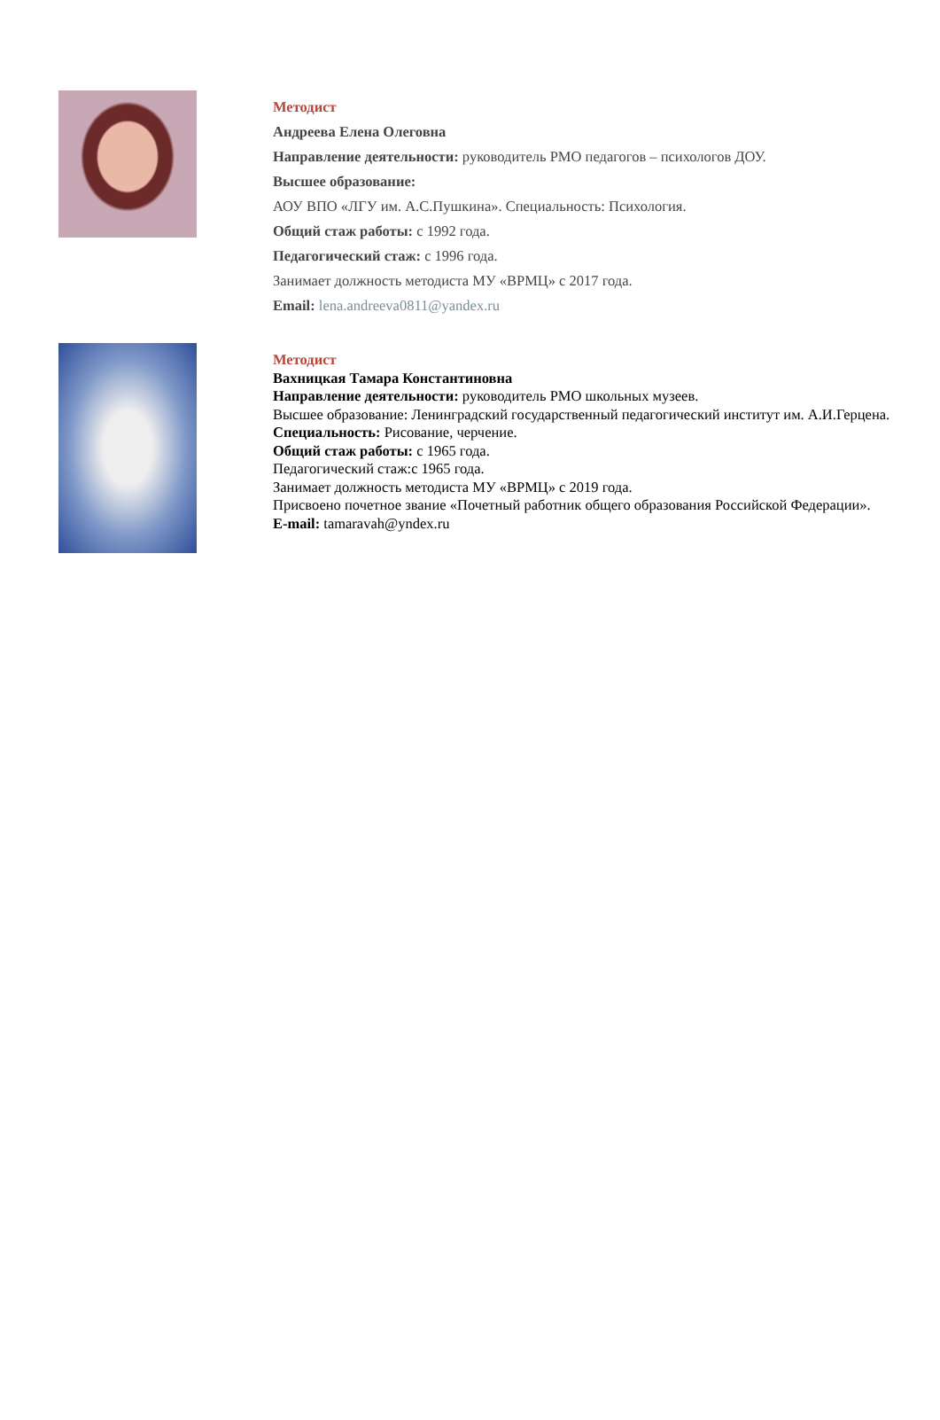Методист
Андреева Елена Олеговна
Направление деятельности: руководитель РМО педагогов – психологов ДОУ.
Высшее образование:
АОУ ВПО «ЛГУ им. А.С.Пушкина». Специальность: Психология.
Общий стаж работы: с 1992 года.
Педагогический стаж: с 1996 года.
Занимает должность методиста МУ «ВРМЦ» с 2017 года.
Email: lena.andreeva0811@yandex.ru
Методист
Вахницкая Тамара Константиновна
Направление деятельности: руководитель РМО школьных музеев.
Высшее образование: Ленинградский государственный педагогический институт им. А.И.Герцена.
Специальность: Рисование, черчение.
Общий стаж работы: с 1965 года.
Педагогический стаж:с 1965 года.
Занимает должность методиста МУ «ВРМЦ» с 2019 года.
Присвоено почетное звание «Почетный работник общего образования Российской Федерации».
E-mail: tamaravah@yndex.ru